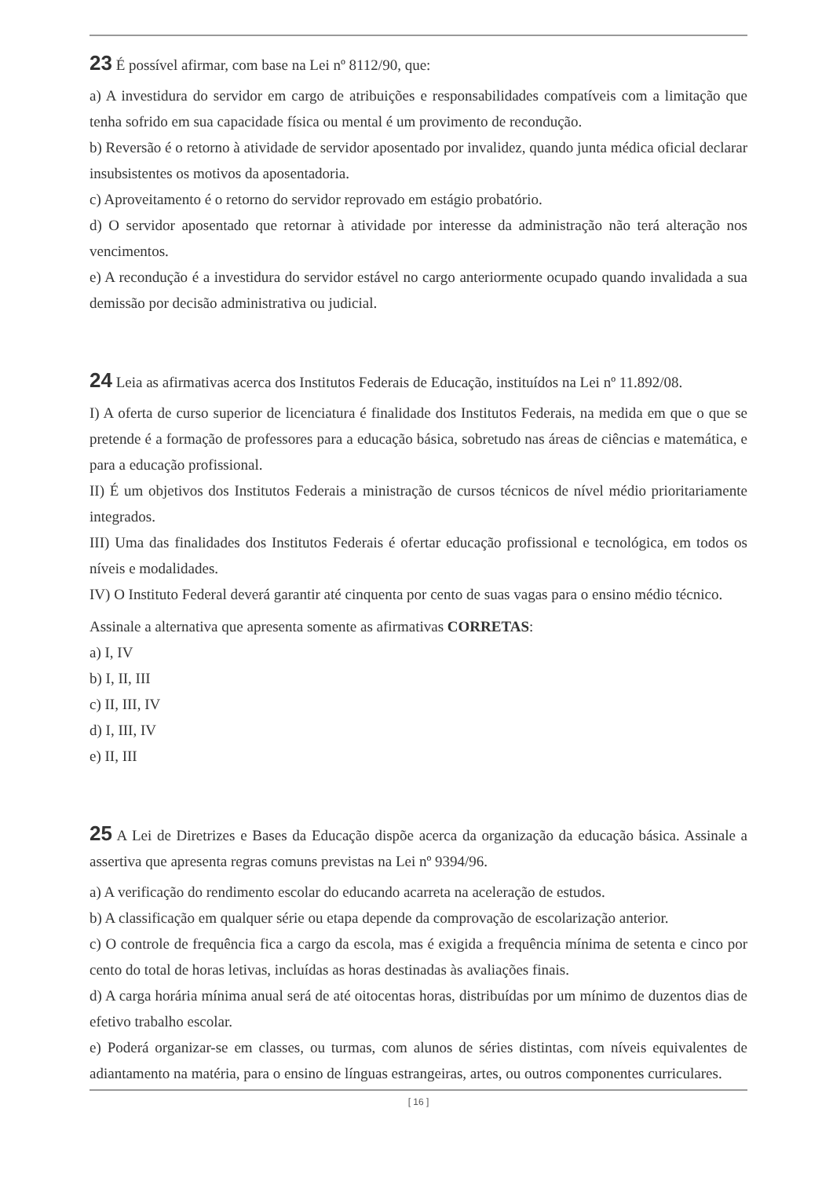23 É possível afirmar, com base na Lei nº 8112/90, que:
a) A investidura do servidor em cargo de atribuições e responsabilidades compatíveis com a limitação que tenha sofrido em sua capacidade física ou mental é um provimento de recondução.
b) Reversão é o retorno à atividade de servidor aposentado por invalidez, quando junta médica oficial declarar insubsistentes os motivos da aposentadoria.
c) Aproveitamento é o retorno do servidor reprovado em estágio probatório.
d) O servidor aposentado que retornar à atividade por interesse da administração não terá alteração nos vencimentos.
e) A recondução é a investidura do servidor estável no cargo anteriormente ocupado quando invalidada a sua demissão por decisão administrativa ou judicial.
24 Leia as afirmativas acerca dos Institutos Federais de Educação, instituídos na Lei nº 11.892/08.
I) A oferta de curso superior de licenciatura é finalidade dos Institutos Federais, na medida em que o que se pretende é a formação de professores para a educação básica, sobretudo nas áreas de ciências e matemática, e para a educação profissional.
II) É um objetivos dos Institutos Federais a ministração de cursos técnicos de nível médio prioritariamente integrados.
III) Uma das finalidades dos Institutos Federais é ofertar educação profissional e tecnológica, em todos os níveis e modalidades.
IV) O Instituto Federal deverá garantir até cinquenta por cento de suas vagas para o ensino médio técnico.
Assinale a alternativa que apresenta somente as afirmativas CORRETAS:
a) I, IV
b) I, II, III
c) II, III, IV
d) I, III, IV
e) II, III
25 A Lei de Diretrizes e Bases da Educação dispõe acerca da organização da educação básica. Assinale a assertiva que apresenta regras comuns previstas na Lei nº 9394/96.
a) A verificação do rendimento escolar do educando acarreta na aceleração de estudos.
b) A classificação em qualquer série ou etapa depende da comprovação de escolarização anterior.
c) O controle de frequência fica a cargo da escola, mas é exigida a frequência mínima de setenta e cinco por cento do total de horas letivas, incluídas as horas destinadas às avaliações finais.
d) A carga horária mínima anual será de até oitocentas horas, distribuídas por um mínimo de duzentos dias de efetivo trabalho escolar.
e) Poderá organizar-se em classes, ou turmas, com alunos de séries distintas, com níveis equivalentes de adiantamento na matéria, para o ensino de línguas estrangeiras, artes, ou outros componentes curriculares.
[ 16 ]